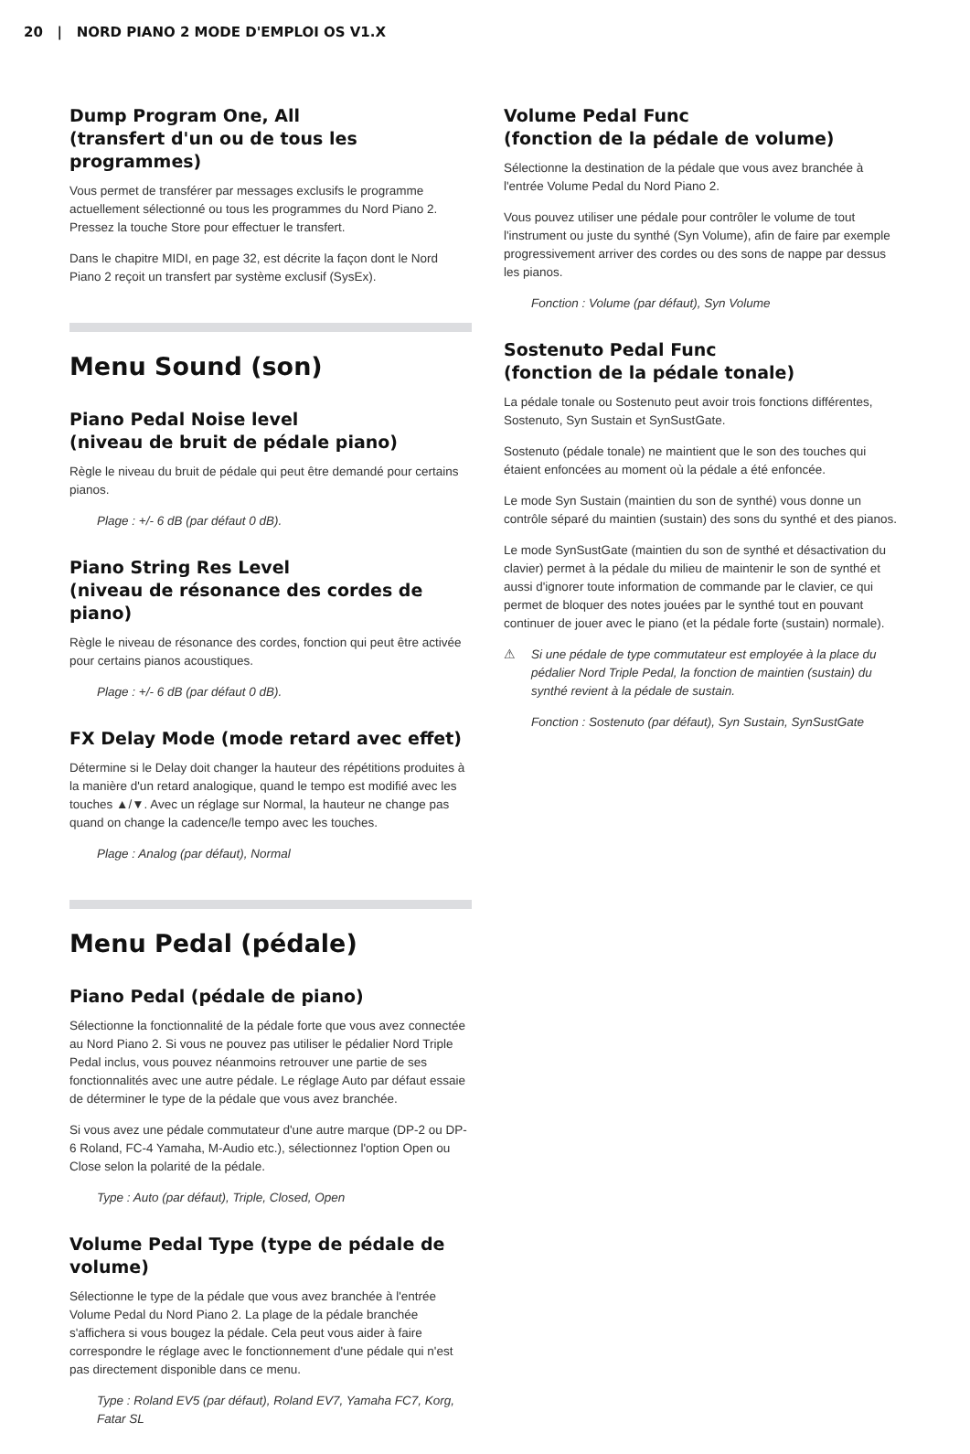20 | NORD PIANO 2 MODE D'EMPLOI OS V1.X
Dump Program One, All
(transfert d'un ou de tous les programmes)
Vous permet de transférer par messages exclusifs le programme actuellement sélectionné ou tous les programmes du Nord Piano 2. Pressez la touche Store pour effectuer le transfert.
Dans le chapitre MIDI, en page 32, est décrite la façon dont le Nord Piano 2 reçoit un transfert par système exclusif (SysEx).
Menu Sound (son)
Piano Pedal Noise level
(niveau de bruit de pédale piano)
Règle le niveau du bruit de pédale qui peut être demandé pour certains pianos.
Plage : +/- 6 dB (par défaut 0 dB).
Piano String Res Level
(niveau de résonance des cordes de piano)
Règle le niveau de résonance des cordes, fonction qui peut être activée pour certains pianos acoustiques.
Plage : +/- 6 dB (par défaut 0 dB).
FX Delay Mode (mode retard avec effet)
Détermine si le Delay doit changer la hauteur des répétitions produites à la manière d'un retard analogique, quand le tempo est modifié avec les touches ▲/▼. Avec un réglage sur Normal, la hauteur ne change pas quand on change la cadence/le tempo avec les touches.
Plage : Analog (par défaut), Normal
Menu Pedal (pédale)
Piano Pedal (pédale de piano)
Sélectionne la fonctionnalité de la pédale forte que vous avez connectée au Nord Piano 2. Si vous ne pouvez pas utiliser le pédalier Nord Triple Pedal inclus, vous pouvez néanmoins retrouver une partie de ses fonctionnalités avec une autre pédale. Le réglage Auto par défaut essaie de déterminer le type de la pédale que vous avez branchée.
Si vous avez une pédale commutateur d'une autre marque (DP-2 ou DP-6 Roland, FC-4 Yamaha, M-Audio etc.), sélectionnez l'option Open ou Close selon la polarité de la pédale.
Type : Auto (par défaut), Triple, Closed, Open
Volume Pedal Type (type de pédale de volume)
Sélectionne le type de la pédale que vous avez branchée à l'entrée Volume Pedal du Nord Piano 2. La plage de la pédale branchée s'affichera si vous bougez la pédale. Cela peut vous aider à faire correspondre le réglage avec le fonctionnement d'une pédale qui n'est pas directement disponible dans ce menu.
Type : Roland EV5 (par défaut), Roland EV7, Yamaha FC7, Korg, Fatar SL
Volume Pedal Func
(fonction de la pédale de volume)
Sélectionne la destination de la pédale que vous avez branchée à l'entrée Volume Pedal du Nord Piano 2.
Vous pouvez utiliser une pédale pour contrôler le volume de tout l'instrument ou juste du synthé (Syn Volume), afin de faire par exemple progressivement arriver des cordes ou des sons de nappe par dessus les pianos.
Fonction : Volume (par défaut), Syn Volume
Sostenuto Pedal Func
(fonction de la pédale tonale)
La pédale tonale ou Sostenuto peut avoir trois fonctions différentes, Sostenuto, Syn Sustain et SynSustGate.
Sostenuto (pédale tonale) ne maintient que le son des touches qui étaient enfoncées au moment où la pédale a été enfoncée.
Le mode Syn Sustain (maintien du son de synthé) vous donne un contrôle séparé du maintien (sustain) des sons du synthé et des pianos.
Le mode SynSustGate (maintien du son de synthé et désactivation du clavier) permet à la pédale du milieu de maintenir le son de synthé et aussi d'ignorer toute information de commande par le clavier, ce qui permet de bloquer des notes jouées par le synthé tout en pouvant continuer de jouer avec le piano (et la pédale forte (sustain) normale).
⚠ Si une pédale de type commutateur est employée à la place du pédalier Nord Triple Pedal, la fonction de maintien (sustain) du synthé revient à la pédale de sustain.
Fonction : Sostenuto (par défaut), Syn Sustain, SynSustGate